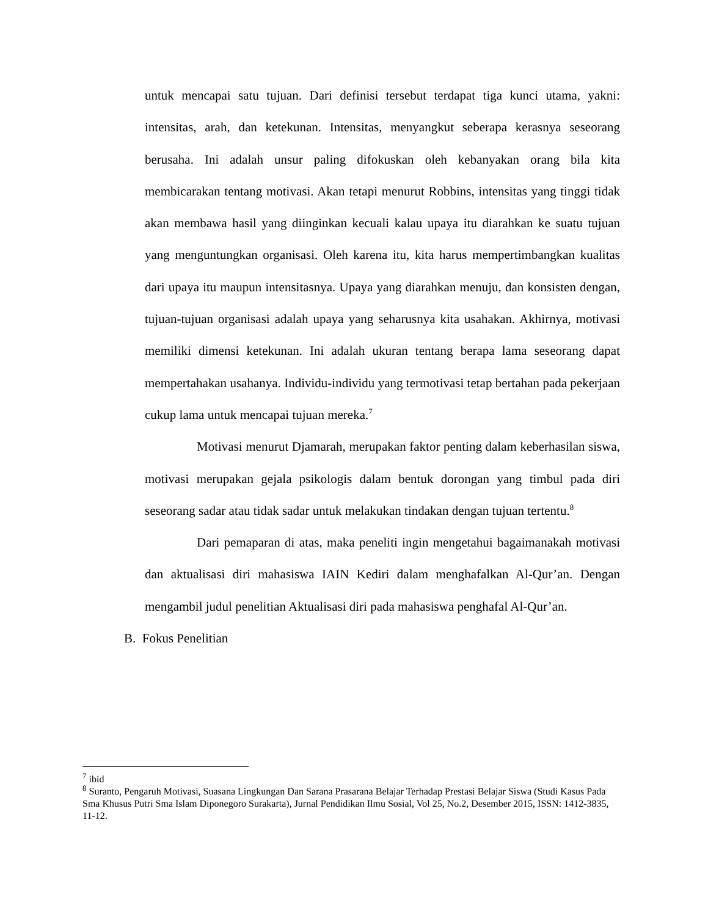untuk mencapai satu tujuan. Dari definisi tersebut terdapat tiga kunci utama, yakni: intensitas, arah, dan ketekunan. Intensitas, menyangkut seberapa kerasnya seseorang berusaha. Ini adalah unsur paling difokuskan oleh kebanyakan orang bila kita membicarakan tentang motivasi. Akan tetapi menurut Robbins, intensitas yang tinggi tidak akan membawa hasil yang diinginkan kecuali kalau upaya itu diarahkan ke suatu tujuan yang menguntungkan organisasi. Oleh karena itu, kita harus mempertimbangkan kualitas dari upaya itu maupun intensitasnya. Upaya yang diarahkan menuju, dan konsisten dengan, tujuan-tujuan organisasi adalah upaya yang seharusnya kita usahakan. Akhirnya, motivasi memiliki dimensi ketekunan. Ini adalah ukuran tentang berapa lama seseorang dapat mempertahakan usahanya. Individu-individu yang termotivasi tetap bertahan pada pekerjaan cukup lama untuk mencapai tujuan mereka.<sup>7</sup>
Motivasi menurut Djamarah, merupakan faktor penting dalam keberhasilan siswa, motivasi merupakan gejala psikologis dalam bentuk dorongan yang timbul pada diri seseorang sadar atau tidak sadar untuk melakukan tindakan dengan tujuan tertentu.<sup>8</sup>
Dari pemaparan di atas, maka peneliti ingin mengetahui bagaimanakah motivasi dan aktualisasi diri mahasiswa IAIN Kediri dalam menghafalkan Al-Qur’an. Dengan mengambil judul penelitian Aktualisasi diri pada mahasiswa penghafal Al-Qur’an.
B. Fokus Penelitian
<sup>7</sup> ibid
<sup>8</sup> Suranto, Pengaruh Motivasi, Suasana Lingkungan Dan Sarana Prasarana Belajar Terhadap Prestasi Belajar Siswa (Studi Kasus Pada Sma Khusus Putri Sma Islam Diponegoro Surakarta), Jurnal Pendidikan Ilmu Sosial, Vol 25, No.2, Desember 2015, ISSN: 1412-3835, 11-12.